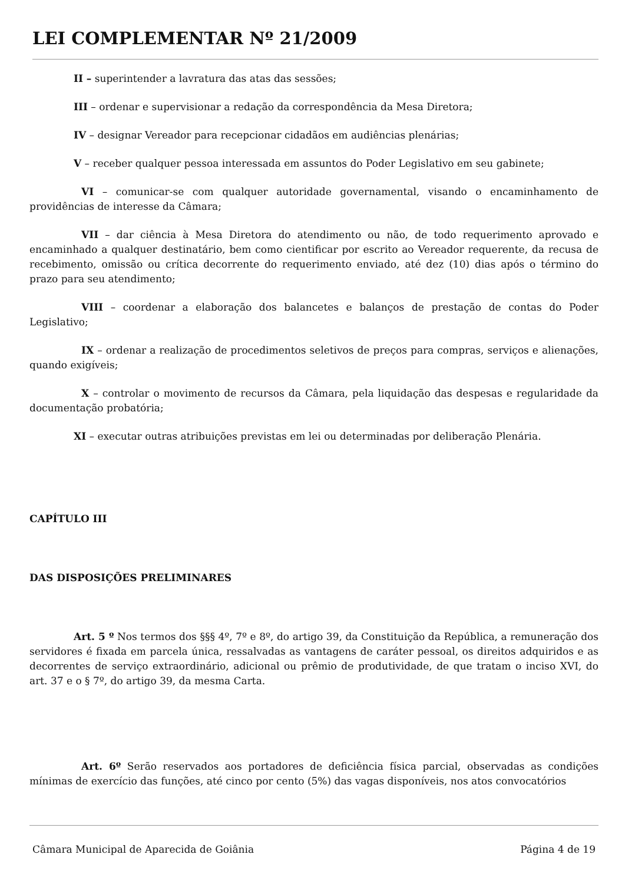LEI COMPLEMENTAR Nº 21/2009
II – superintender a lavratura das atas das sessões;
III – ordenar e supervisionar a redação da correspondência da Mesa Diretora;
IV – designar Vereador para recepcionar cidadãos em audiências plenárias;
V – receber qualquer pessoa interessada em assuntos do Poder Legislativo em seu gabinete;
VI – comunicar-se com qualquer autoridade governamental, visando o encaminhamento de providências de interesse da Câmara;
VII – dar ciência à Mesa Diretora do atendimento ou não, de todo requerimento aprovado e encaminhado a qualquer destinatário, bem como cientificar por escrito ao Vereador requerente, da recusa de recebimento, omissão ou crítica decorrente do requerimento enviado, até dez (10) dias após o término do prazo para seu atendimento;
VIII – coordenar a elaboração dos balancetes e balanços de prestação de contas do Poder Legislativo;
IX – ordenar a realização de procedimentos seletivos de preços para compras, serviços e alienações, quando exigíveis;
X – controlar o movimento de recursos da Câmara, pela liquidação das despesas e regularidade da documentação probatória;
XI – executar outras atribuições previstas em lei ou determinadas por deliberação Plenária.
CAPÍTULO III
DAS DISPOSIÇÕES PRELIMINARES
Art. 5 º Nos termos dos §§§ 4º, 7º e 8º, do artigo 39, da Constituição da República, a remuneração dos servidores é fixada em parcela única, ressalvadas as vantagens de caráter pessoal, os direitos adquiridos e as decorrentes de serviço extraordinário, adicional ou prêmio de produtividade, de que tratam o inciso XVI, do art. 37 e o § 7º, do artigo 39, da mesma Carta.
Art. 6º Serão reservados aos portadores de deficiência física parcial, observadas as condições mínimas de exercício das funções, até cinco por cento (5%) das vagas disponíveis, nos atos convocatórios
Câmara Municipal de Aparecida de Goiânia Página 4 de 19